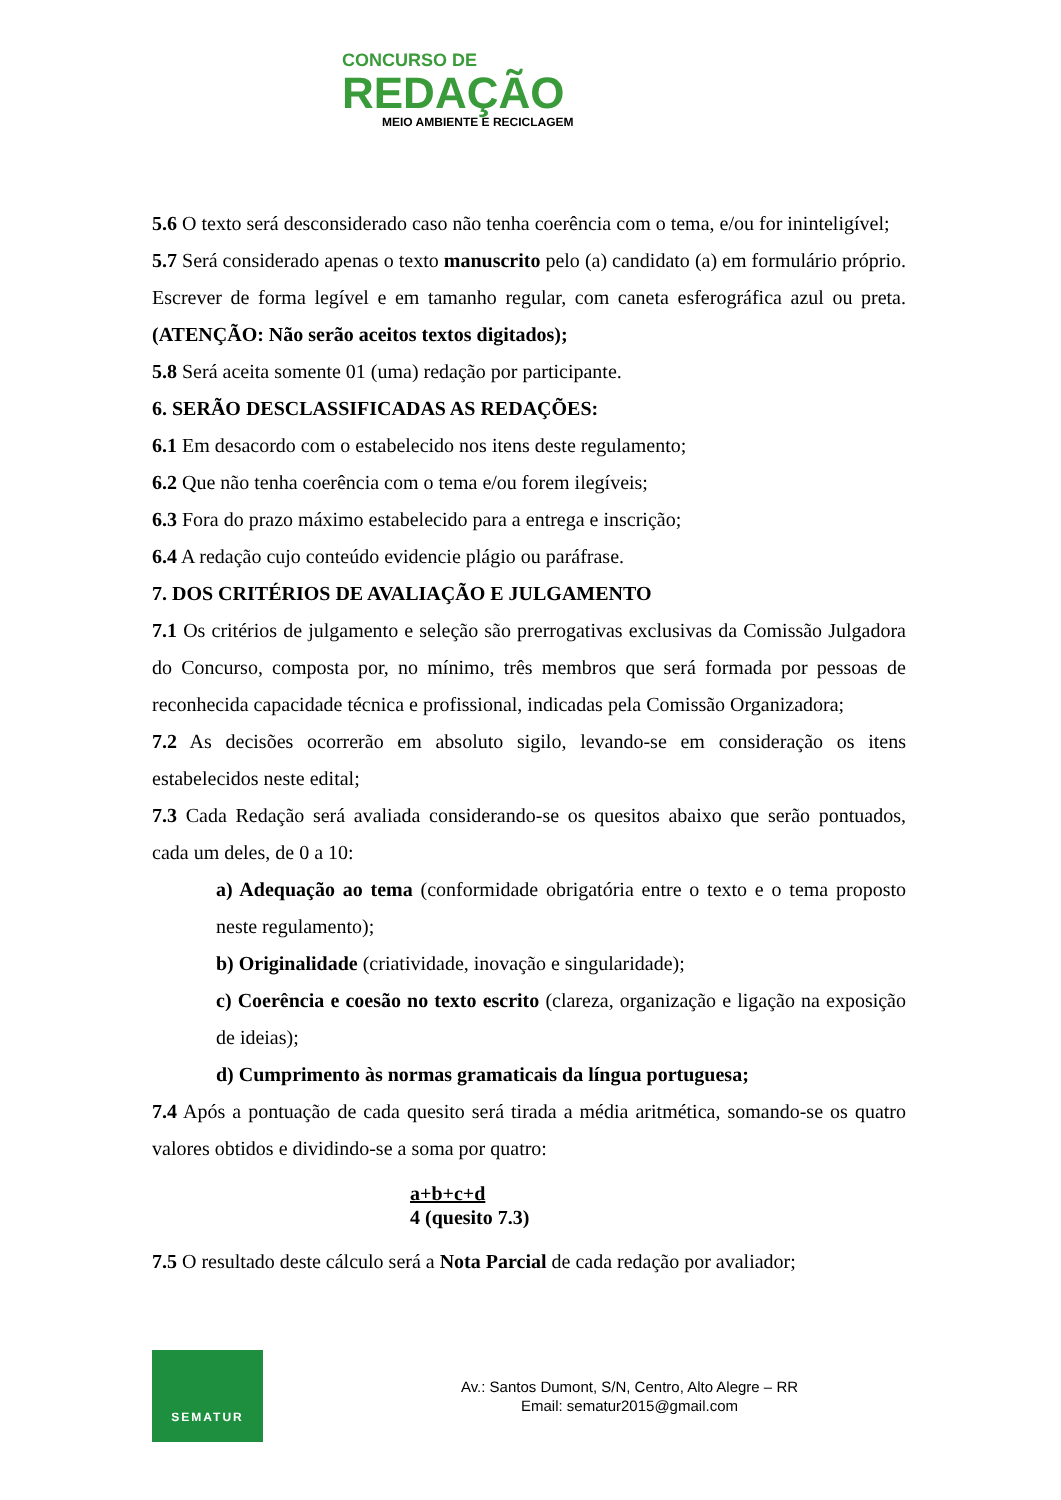CONCURSO DE
REDAÇÃO
MEIO AMBIENTE E RECICLAGEM
5.6 O texto será desconsiderado caso não tenha coerência com o tema, e/ou for ininteligível;
5.7 Será considerado apenas o texto manuscrito pelo (a) candidato (a) em formulário próprio. Escrever de forma legível e em tamanho regular, com caneta esferográfica azul ou preta. (ATENÇÃO: Não serão aceitos textos digitados);
5.8 Será aceita somente 01 (uma) redação por participante.
6. SERÃO DESCLASSIFICADAS AS REDAÇÕES:
6.1 Em desacordo com o estabelecido nos itens deste regulamento;
6.2 Que não tenha coerência com o tema e/ou forem ilegíveis;
6.3 Fora do prazo máximo estabelecido para a entrega e inscrição;
6.4 A redação cujo conteúdo evidencie plágio ou paráfrase.
7. DOS CRITÉRIOS DE AVALIAÇÃO E JULGAMENTO
7.1 Os critérios de julgamento e seleção são prerrogativas exclusivas da Comissão Julgadora do Concurso, composta por, no mínimo, três membros que será formada por pessoas de reconhecida capacidade técnica e profissional, indicadas pela Comissão Organizadora;
7.2 As decisões ocorrerão em absoluto sigilo, levando-se em consideração os itens estabelecidos neste edital;
7.3 Cada Redação será avaliada considerando-se os quesitos abaixo que serão pontuados, cada um deles, de 0 a 10:
a) Adequação ao tema (conformidade obrigatória entre o texto e o tema proposto neste regulamento);
b) Originalidade (criatividade, inovação e singularidade);
c) Coerência e coesão no texto escrito (clareza, organização e ligação na exposição de ideias);
d) Cumprimento às normas gramaticais da língua portuguesa;
7.4 Após a pontuação de cada quesito será tirada a média aritmética, somando-se os quatro valores obtidos e dividindo-se a soma por quatro:
a+b+c+d
4 (quesito 7.3)
7.5 O resultado deste cálculo será a Nota Parcial de cada redação por avaliador;
SEMATUR
Av.: Santos Dumont, S/N, Centro, Alto Alegre – RR
Email: sematur2015@gmail.com